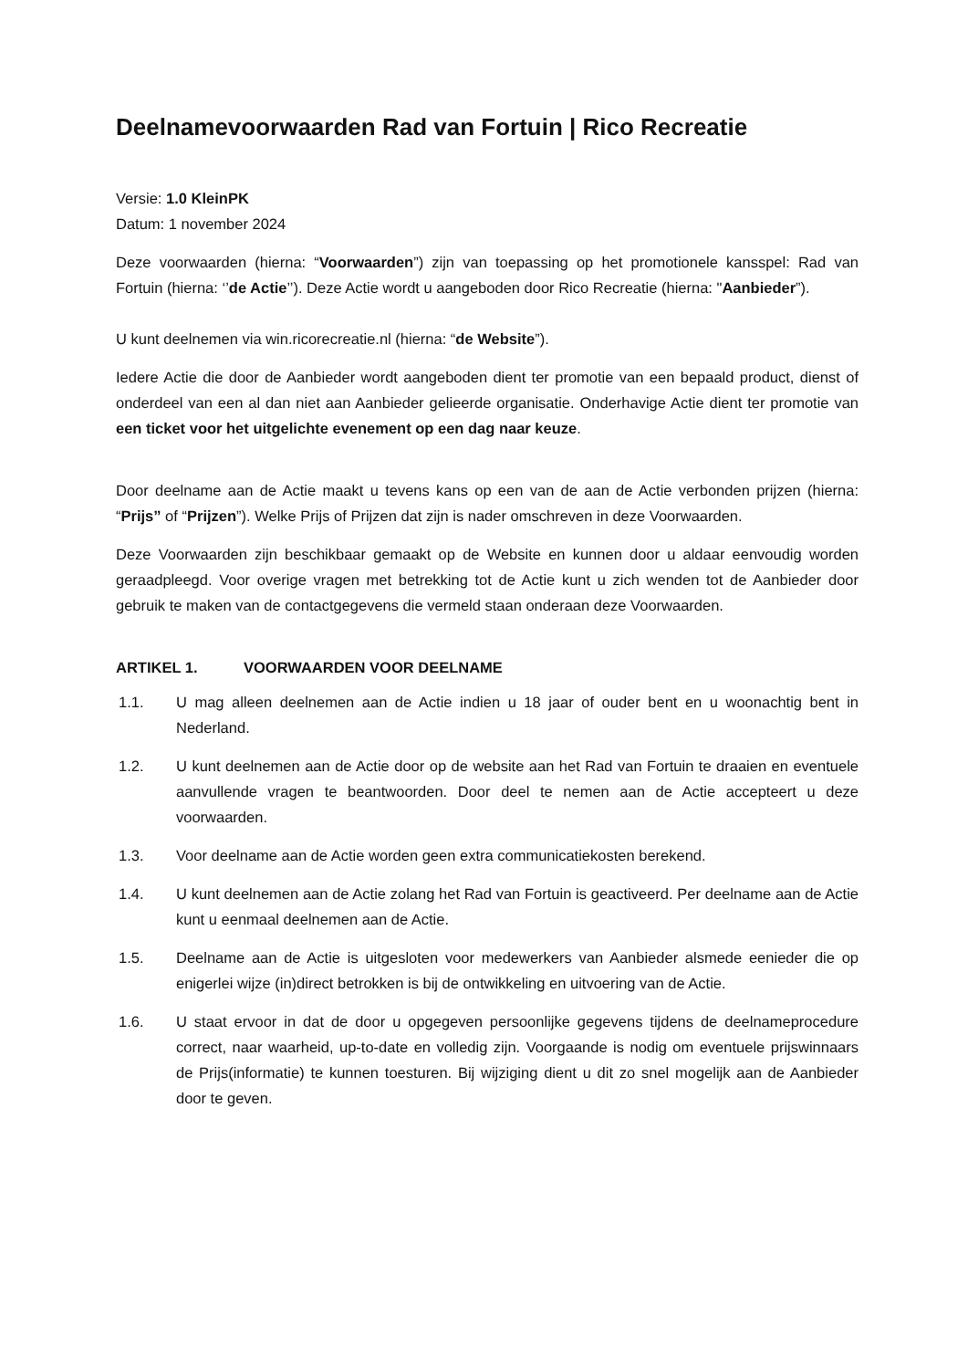Deelnamevoorwaarden Rad van Fortuin | Rico Recreatie
Versie: 1.0 KleinPK
Datum: 1 november 2024
Deze voorwaarden (hierna: “Voorwaarden”) zijn van toepassing op het promotionele kansspel: Rad van Fortuin (hierna: ‘’de Actie’’). Deze Actie wordt u aangeboden door Rico Recreatie (hierna: "Aanbieder”).
U kunt deelnemen via win.ricorecreatie.nl (hierna: “de Website”).
Iedere Actie die door de Aanbieder wordt aangeboden dient ter promotie van een bepaald product, dienst of onderdeel van een al dan niet aan Aanbieder gelieerde organisatie. Onderhavige Actie dient ter promotie van een ticket voor het uitgelichte evenement op een dag naar keuze.
Door deelname aan de Actie maakt u tevens kans op een van de aan de Actie verbonden prijzen (hierna: “Prijs” of “Prijzen”). Welke Prijs of Prijzen dat zijn is nader omschreven in deze Voorwaarden.
Deze Voorwaarden zijn beschikbaar gemaakt op de Website en kunnen door u aldaar eenvoudig worden geraadpleegd. Voor overige vragen met betrekking tot de Actie kunt u zich wenden tot de Aanbieder door gebruik te maken van de contactgegevens die vermeld staan onderaan deze Voorwaarden.
ARTIKEL 1. VOORWAARDEN VOOR DEELNAME
1.1. U mag alleen deelnemen aan de Actie indien u 18 jaar of ouder bent en u woonachtig bent in Nederland.
1.2. U kunt deelnemen aan de Actie door op de website aan het Rad van Fortuin te draaien en eventuele aanvullende vragen te beantwoorden. Door deel te nemen aan de Actie accepteert u deze voorwaarden.
1.3. Voor deelname aan de Actie worden geen extra communicatiekosten berekend.
1.4. U kunt deelnemen aan de Actie zolang het Rad van Fortuin is geactiveerd. Per deelname aan de Actie kunt u eenmaal deelnemen aan de Actie.
1.5. Deelname aan de Actie is uitgesloten voor medewerkers van Aanbieder alsmede eenieder die op enigerlei wijze (in)direct betrokken is bij de ontwikkeling en uitvoering van de Actie.
1.6. U staat ervoor in dat de door u opgegeven persoonlijke gegevens tijdens de deelnameprocedure correct, naar waarheid, up-to-date en volledig zijn. Voorgaande is nodig om eventuele prijswinnaars de Prijs(informatie) te kunnen toesturen. Bij wijziging dient u dit zo snel mogelijk aan de Aanbieder door te geven.